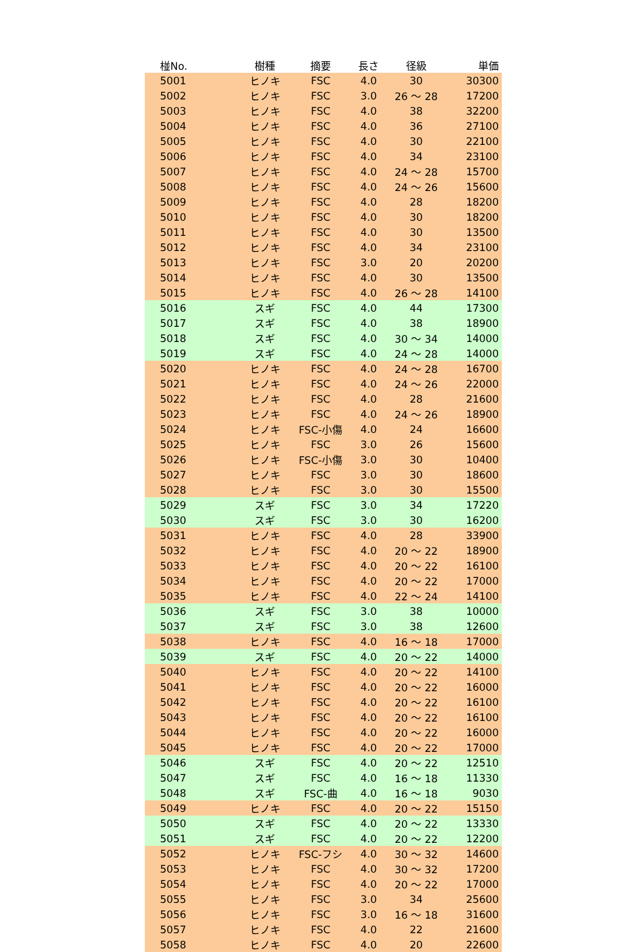| 椪No. | 樹種 | 摘要 | 長さ | 径級 | 単価 |
| --- | --- | --- | --- | --- | --- |
| 5001 | ヒノキ | FSC | 4.0 | 30 | 30300 |
| 5002 | ヒノキ | FSC | 3.0 | 26 ～ 28 | 17200 |
| 5003 | ヒノキ | FSC | 4.0 | 38 | 32200 |
| 5004 | ヒノキ | FSC | 4.0 | 36 | 27100 |
| 5005 | ヒノキ | FSC | 4.0 | 30 | 22100 |
| 5006 | ヒノキ | FSC | 4.0 | 34 | 23100 |
| 5007 | ヒノキ | FSC | 4.0 | 24 ～ 28 | 15700 |
| 5008 | ヒノキ | FSC | 4.0 | 24 ～ 26 | 15600 |
| 5009 | ヒノキ | FSC | 4.0 | 28 | 18200 |
| 5010 | ヒノキ | FSC | 4.0 | 30 | 18200 |
| 5011 | ヒノキ | FSC | 4.0 | 30 | 13500 |
| 5012 | ヒノキ | FSC | 4.0 | 34 | 23100 |
| 5013 | ヒノキ | FSC | 3.0 | 20 | 20200 |
| 5014 | ヒノキ | FSC | 4.0 | 30 | 13500 |
| 5015 | ヒノキ | FSC | 4.0 | 26 ～ 28 | 14100 |
| 5016 | スギ | FSC | 4.0 | 44 | 17300 |
| 5017 | スギ | FSC | 4.0 | 38 | 18900 |
| 5018 | スギ | FSC | 4.0 | 30 ～ 34 | 14000 |
| 5019 | スギ | FSC | 4.0 | 24 ～ 28 | 14000 |
| 5020 | ヒノキ | FSC | 4.0 | 24 ～ 28 | 16700 |
| 5021 | ヒノキ | FSC | 4.0 | 24 ～ 26 | 22000 |
| 5022 | ヒノキ | FSC | 4.0 | 28 | 21600 |
| 5023 | ヒノキ | FSC | 4.0 | 24 ～ 26 | 18900 |
| 5024 | ヒノキ | FSC-小傷 | 4.0 | 24 | 16600 |
| 5025 | ヒノキ | FSC | 3.0 | 26 | 15600 |
| 5026 | ヒノキ | FSC-小傷 | 3.0 | 30 | 10400 |
| 5027 | ヒノキ | FSC | 3.0 | 30 | 18600 |
| 5028 | ヒノキ | FSC | 3.0 | 30 | 15500 |
| 5029 | スギ | FSC | 3.0 | 34 | 17220 |
| 5030 | スギ | FSC | 3.0 | 30 | 16200 |
| 5031 | ヒノキ | FSC | 4.0 | 28 | 33900 |
| 5032 | ヒノキ | FSC | 4.0 | 20 ～ 22 | 18900 |
| 5033 | ヒノキ | FSC | 4.0 | 20 ～ 22 | 16100 |
| 5034 | ヒノキ | FSC | 4.0 | 20 ～ 22 | 17000 |
| 5035 | ヒノキ | FSC | 4.0 | 22 ～ 24 | 14100 |
| 5036 | スギ | FSC | 3.0 | 38 | 10000 |
| 5037 | スギ | FSC | 3.0 | 38 | 12600 |
| 5038 | ヒノキ | FSC | 4.0 | 16 ～ 18 | 17000 |
| 5039 | スギ | FSC | 4.0 | 20 ～ 22 | 14000 |
| 5040 | ヒノキ | FSC | 4.0 | 20 ～ 22 | 14100 |
| 5041 | ヒノキ | FSC | 4.0 | 20 ～ 22 | 16000 |
| 5042 | ヒノキ | FSC | 4.0 | 20 ～ 22 | 16100 |
| 5043 | ヒノキ | FSC | 4.0 | 20 ～ 22 | 16100 |
| 5044 | ヒノキ | FSC | 4.0 | 20 ～ 22 | 16000 |
| 5045 | ヒノキ | FSC | 4.0 | 20 ～ 22 | 17000 |
| 5046 | スギ | FSC | 4.0 | 20 ～ 22 | 12510 |
| 5047 | スギ | FSC | 4.0 | 16 ～ 18 | 11330 |
| 5048 | スギ | FSC-曲 | 4.0 | 16 ～ 18 | 9030 |
| 5049 | ヒノキ | FSC | 4.0 | 20 ～ 22 | 15150 |
| 5050 | スギ | FSC | 4.0 | 20 ～ 22 | 13330 |
| 5051 | スギ | FSC | 4.0 | 20 ～ 22 | 12200 |
| 5052 | ヒノキ | FSC-フシ | 4.0 | 30 ～ 32 | 14600 |
| 5053 | ヒノキ | FSC | 4.0 | 30 ～ 32 | 17200 |
| 5054 | ヒノキ | FSC | 4.0 | 20 ～ 22 | 17000 |
| 5055 | ヒノキ | FSC | 3.0 | 34 | 25600 |
| 5056 | ヒノキ | FSC | 3.0 | 16 ～ 18 | 31600 |
| 5057 | ヒノキ | FSC | 4.0 | 22 | 21600 |
| 5058 | ヒノキ | FSC | 4.0 | 20 | 22600 |